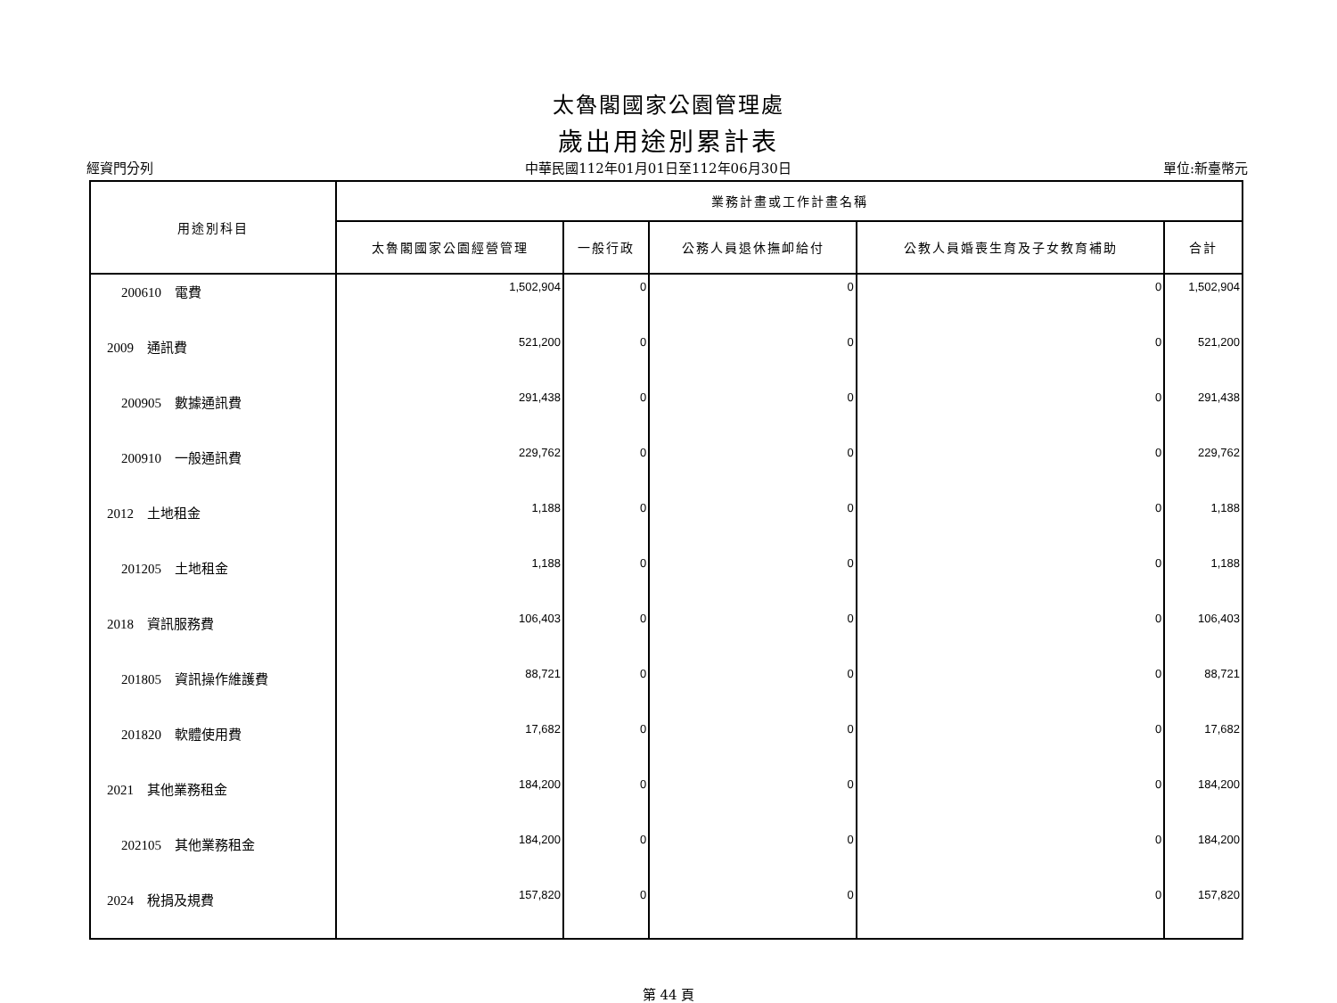太魯閣國家公園管理處
歲出用途別累計表
經資門分列 中華民國112年01月01日至112年06月30日 單位:新臺幣元
| 用途別科目 | 業務計畫或工作計畫名稱 | | | | |
| --- | --- | --- | --- | --- | --- |
| | 太魯閣國家公園經營管理 | 一般行政 | 公務人員退休撫卹給付 | 公教人員婚喪生育及子女教育補助 | 合計 |
| 200610 電費 | 1,502,904 | 0 | 0 | 0 | 1,502,904 |
| 2009 通訊費 | 521,200 | 0 | 0 | 0 | 521,200 |
| 200905 數據通訊費 | 291,438 | 0 | 0 | 0 | 291,438 |
| 200910 一般通訊費 | 229,762 | 0 | 0 | 0 | 229,762 |
| 2012 土地租金 | 1,188 | 0 | 0 | 0 | 1,188 |
| 201205 土地租金 | 1,188 | 0 | 0 | 0 | 1,188 |
| 2018 資訊服務費 | 106,403 | 0 | 0 | 0 | 106,403 |
| 201805 資訊操作維護費 | 88,721 | 0 | 0 | 0 | 88,721 |
| 201820 軟體使用費 | 17,682 | 0 | 0 | 0 | 17,682 |
| 2021 其他業務租金 | 184,200 | 0 | 0 | 0 | 184,200 |
| 202105 其他業務租金 | 184,200 | 0 | 0 | 0 | 184,200 |
| 2024 稅捐及規費 | 157,820 | 0 | 0 | 0 | 157,820 |
第 44 頁